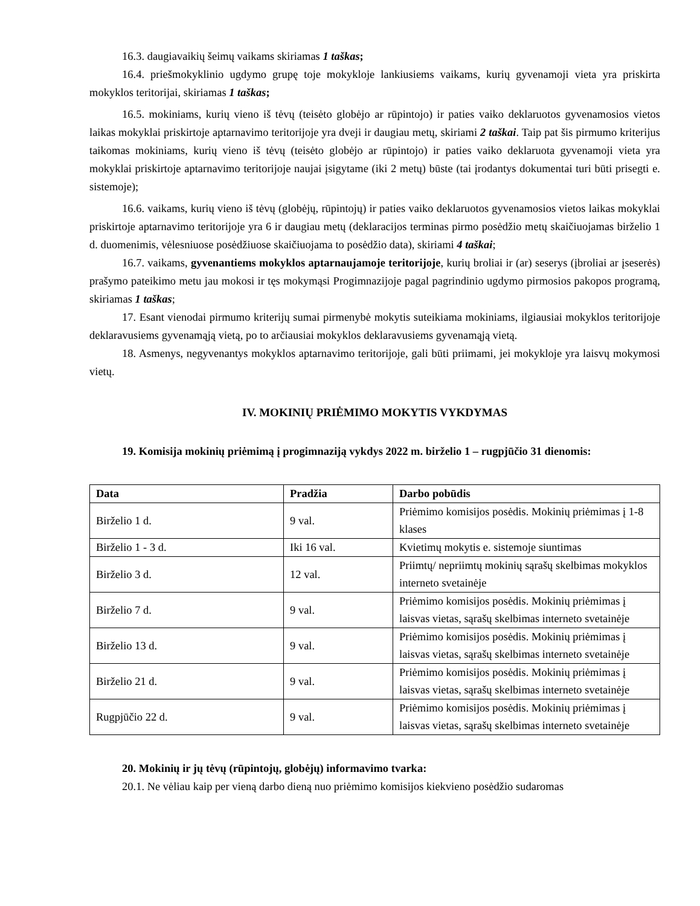16.3. daugiavaikių šeimų vaikams skiriamas 1 taškas;
16.4. priešmokyklinio ugdymo grupę toje mokykloje lankiusiems vaikams, kurių gyvenamoji vieta yra priskirta mokyklos teritorijai, skiriamas 1 taškas;
16.5. mokiniams, kurių vieno iš tėvų (teisėto globėjo ar rūpintojo) ir paties vaiko deklaruotos gyvenamosios vietos laikas mokyklai priskirtoje aptarnavimo teritorijoje yra dveji ir daugiau metų, skiriami 2 taškai. Taip pat šis pirmumo kriterijus taikomas mokiniams, kurių vieno iš tėvų (teisėto globėjo ar rūpintojo) ir paties vaiko deklaruota gyvenamoji vieta yra mokyklai priskirtoje aptarnavimo teritorijoje naujai įsigytame (iki 2 metų) būste (tai įrodantys dokumentai turi būti prisegti e. sistemoje);
16.6. vaikams, kurių vieno iš tėvų (globėjų, rūpintojų) ir paties vaiko deklaruotos gyvenamosios vietos laikas mokyklai priskirtoje aptarnavimo teritorijoje yra 6 ir daugiau metų (deklaracijos terminas pirmo posėdžio metų skaičiuojamas birželio 1 d. duomenimis, vėlesniuose posėdžiuose skaičiuojama to posėdžio data), skiriami 4 taškai;
16.7. vaikams, gyvenantiems mokyklos aptarnaujamoje teritorijoje, kurių broliai ir (ar) seserys (įbroliai ar įseserės) prašymo pateikimo metu jau mokosi ir tęs mokymąsi Progimnazijoje pagal pagrindinio ugdymo pirmosios pakopos programą, skiriamas 1 taškas;
17. Esant vienodai pirmumo kriterijų sumai pirmenybė mokytis suteikiama mokiniams, ilgiausiai mokyklos teritorijoje deklaravusiems gyvenamąją vietą, po to arčiausiai mokyklos deklaravusiems gyvenamąją vietą.
18. Asmenys, negyvenantys mokyklos aptarnavimo teritorijoje, gali būti priimami, jei mokykloje yra laisvų mokymosi vietų.
IV. MOKINIŲ PRIĖMIMO MOKYTIS VYKDYMAS
19. Komisija mokinių priėmimą į progimnaziją vykdys 2022 m. birželio 1 – rugpjūčio 31 dienomis:
| Data | Pradžia | Darbo pobūdis |
| --- | --- | --- |
| Birželio 1 d. | 9 val. | Priėmimo komisijos posėdis. Mokinių priėmimas į 1-8 klases |
| Birželio 1 - 3 d. | Iki 16 val. | Kvietimų mokytis e. sistemoje siuntimas |
| Birželio 3 d. | 12 val. | Priimtų/ nepriimtų mokinių sąrašų skelbimas mokyklos interneto svetainėje |
| Birželio 7 d. | 9 val. | Priėmimo komisijos posėdis. Mokinių priėmimas į laisvas vietas, sąrašų skelbimas interneto svetainėje |
| Birželio 13 d. | 9 val. | Priėmimo komisijos posėdis. Mokinių priėmimas į laisvas vietas, sąrašų skelbimas interneto svetainėje |
| Birželio 21 d. | 9 val. | Priėmimo komisijos posėdis. Mokinių priėmimas į laisvas vietas, sąrašų skelbimas interneto svetainėje |
| Rugpjūčio 22 d. | 9 val. | Priėmimo komisijos posėdis. Mokinių priėmimas į laisvas vietas, sąrašų skelbimas interneto svetainėje |
20. Mokinių ir jų tėvų (rūpintojų, globėjų) informavimo tvarka:
20.1. Ne vėliau kaip per vieną darbo dieną nuo priėmimo komisijos kiekvieno posėdžio sudaromas